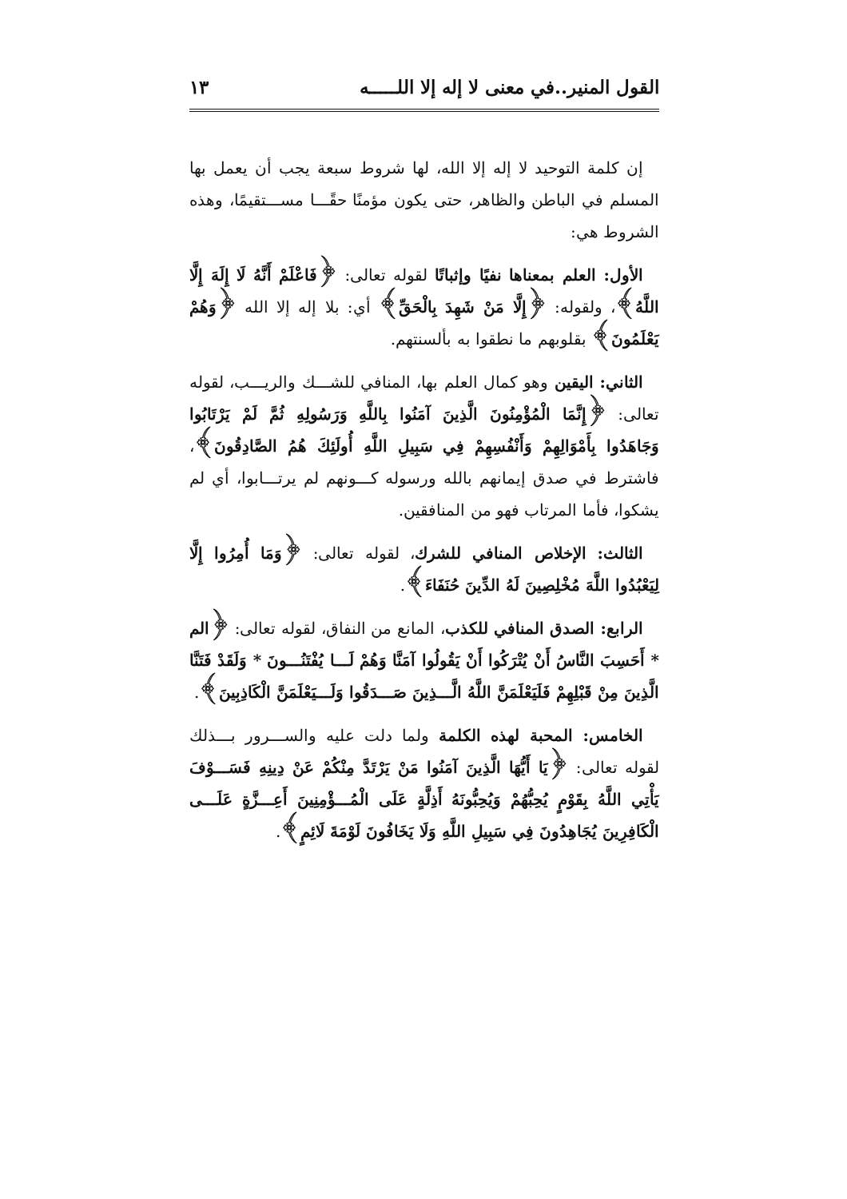القول المنير..في معنى لا إله إلا اللـــــه ١٣
إن كلمة التوحيد لا إله إلا الله، لها شروط سبعة يجب أن يعمل بها المسلم في الباطن والظاهر، حتى يكون مؤمنًا حقًـــا مســـتقيمًا، وهذه الشروط هي:
الأول: العلم بمعناها نفيًا وإثباتًا لقوله تعالى: ﴿فَاعْلَمْ أَنَّهُ لَا إِلَهَ إِلَّا اللَّهُ﴾، ولقوله: ﴿إِلَّا مَنْ شَهِدَ بِالْحَقِّ﴾ أي: بلا إله إلا الله ﴿وَهُمْ يَعْلَمُونَ﴾ بقلوبهم ما نطقوا به بألسنتهم.
الثاني: اليقين وهو كمال العلم بها، المنافي للشـــك والريـــب، لقوله تعالى: ﴿إِنَّمَا الْمُؤْمِنُونَ الَّذِينَ آمَنُوا بِاللَّهِ وَرَسُولِهِ ثُمَّ لَمْ يَرْتَابُوا وَجَاهَدُوا بِأَمْوَالِهِمْ وَأَنْفُسِهِمْ فِي سَبِيلِ اللَّهِ أُولَئِكَ هُمُ الصَّادِقُونَ﴾، فاشترط في صدق إيمانهم بالله ورسوله كـــونهم لم يرتـــابوا، أي لم يشكوا، فأما المرتاب فهو من المنافقين.
الثالث: الإخلاص المنافي للشرك، لقوله تعالى: ﴿وَمَا أُمِرُوا إِلَّا لِيَعْبُدُوا اللَّهَ مُخْلِصِينَ لَهُ الدِّينَ حُنَفَاءَ﴾.
الرابع: الصدق المنافي للكذب، المانع من النفاق، لقوله تعالى: ﴿الم * أَحَسِبَ النَّاسُ أَنْ يُتْرَكُوا أَنْ يَقُولُوا آمَنَّا وَهُمْ لَـــا يُفْتَنُـــونَ * وَلَقَدْ فَتَنَّا الَّذِينَ مِنْ قَبْلِهِمْ فَلَيَعْلَمَنَّ اللَّهُ الَّـــذِينَ صَـــدَقُوا وَلَـــيَعْلَمَنَّ الْكَاذِبِينَ﴾.
الخامس: المحبة لهذه الكلمة ولما دلت عليه والســـرور بـــذلك لقوله تعالى: ﴿يَا أَيُّهَا الَّذِينَ آمَنُوا مَنْ يَرْتَدَّ مِنْكُمْ عَنْ دِينِهِ فَسَـــوْفَ يَأْتِي اللَّهُ بِقَوْمٍ يُحِبُّهُمْ وَيُحِبُّونَهُ أَذِلَّةٍ عَلَى الْمُـــؤْمِنِينَ أَعِـــزَّةٍ عَلَـــى الْكَافِرِينَ يُجَاهِدُونَ فِي سَبِيلِ اللَّهِ وَلَا يَخَافُونَ لَوْمَةَ لَائِمٍ﴾.